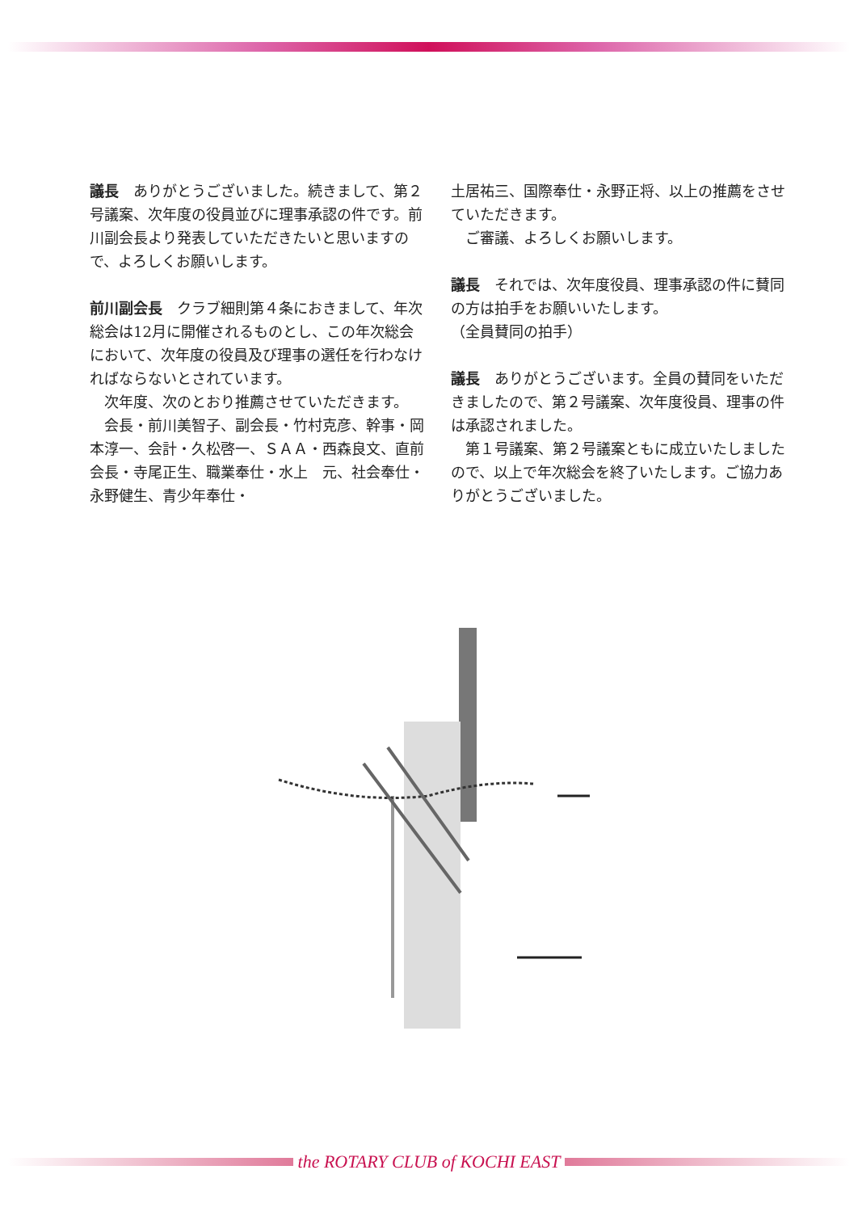議長　ありがとうございました。続きまして、第２号議案、次年度の役員並びに理事承認の件です。前川副会長より発表していただきたいと思いますので、よろしくお願いします。
前川副会長　クラブ細則第４条におきまして、年次総会は12月に開催されるものとし、この年次総会において、次年度の役員及び理事の選任を行わなければならないとされています。
　次年度、次のとおり推薦させていただきます。
　会長・前川美智子、副会長・竹村克彦、幹事・岡本淳一、会計・久松啓一、ＳＡＡ・西森良文、直前会長・寺尾正生、職業奉仕・水上　元、社会奉仕・永野健生、青少年奉仕・
土居祐三、国際奉仕・永野正将、以上の推薦をさせていただきます。
　ご審議、よろしくお願いします。
議長　それでは、次年度役員、理事承認の件に賛同の方は拍手をお願いいたします。
（全員賛同の拍手）
議長　ありがとうございます。全員の賛同をいただきましたので、第２号議案、次年度役員、理事の件は承認されました。
　第１号議案、第２号議案ともに成立いたしましたので、以上で年次総会を終了いたします。ご協力ありがとうございました。
the ROTARY CLUB of KOCHI EAST